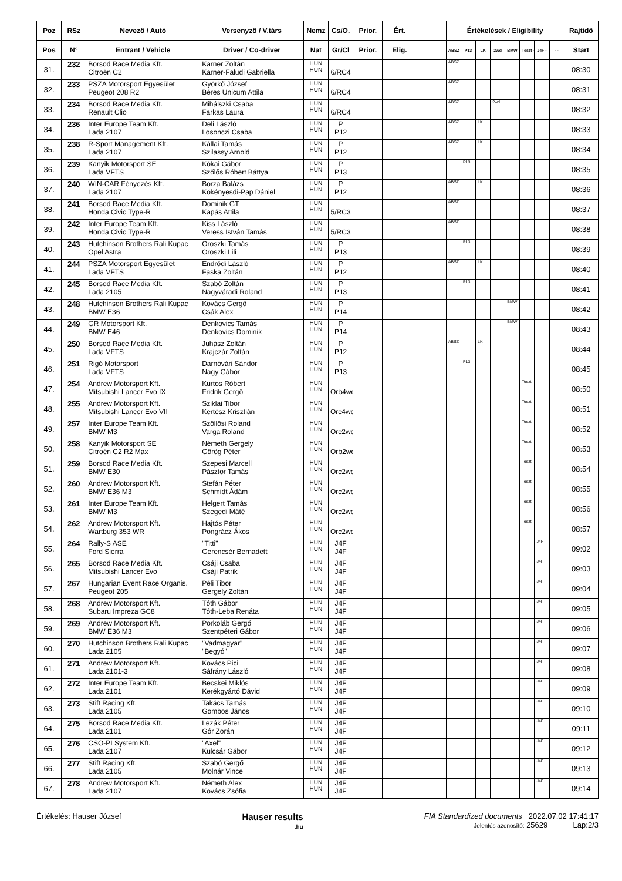| Poz | RSz | Nevező / Autó | Versenyző / V.társ | Nemz | Cs/O. | Prior. | Ért. | | Értékelések / Eligibility | | | | | | | | Rajtidő |
| --- | --- | --- | --- | --- | --- | --- | --- | --- | --- | --- | --- | --- | --- | --- | --- | --- | --- |
| Pos | N° | Entrant / Vehicle | Driver / Co-driver | Nat | Gr/Cl | Prior. | Elig. | | ABSZ | P13 | LK | 2wd | BMW - | Teszt - | J4F - | - - | Start |
| 31. | 232 | Borsod Race Media Kft. Citroën C2 | Karner Zoltán Karner-Faludi Gabriella | HUN HUN | 6/RC4 | | | | ABSZ | | | | | | | | 08:30 |
| 32. | 233 | PSZA Motorsport Egyesület Peugeot 208 R2 | Györkő József Béres Unicum Attila | HUN HUN | 6/RC4 | | | | ABSZ | | | | | | | | 08:31 |
| 33. | 234 | Borsod Race Media Kft. Renault Clio | Mihálszki Csaba Farkas Laura | HUN HUN | 6/RC4 | | | | ABSZ | | | 2wd | | | | | 08:32 |
| 34. | 236 | Inter Europe Team Kft. Lada 2107 | Deli László Losonczi Csaba | HUN HUN | P P12 | | | | ABSZ | | LK | | | | | | 08:33 |
| 35. | 238 | R-Sport Management Kft. Lada 2107 | Kállai Tamás Szilassy Arnold | HUN HUN | P P12 | | | | ABSZ | | LK | | | | | | 08:34 |
| 36. | 239 | Kanyik Motorsport SE Lada VFTS | Kókai Gábor Szőlős Róbert Báttya | HUN HUN | P P13 | | | | | P13 | | | | | | | 08:35 |
| 37. | 240 | WIN-CAR Fényezés Kft. Lada 2107 | Borza Balázs Kökényesdi-Pap Dániel | HUN HUN | P P12 | | | | ABSZ | | LK | | | | | | 08:36 |
| 38. | 241 | Borsod Race Media Kft. Honda Civic Type-R | Dominik GT Kapás Attila | HUN HUN | 5/RC3 | | | | ABSZ | | | | | | | | 08:37 |
| 39. | 242 | Inter Europe Team Kft. Honda Civic Type-R | Kiss László Veress István Tamás | HUN HUN | 5/RC3 | | | | ABSZ | | | | | | | | 08:38 |
| 40. | 243 | Hutchinson Brothers Rali Kupac Opel Astra | Oroszki Tamás Oroszki Lili | HUN HUN | P P13 | | | | | P13 | | | | | | | 08:39 |
| 41. | 244 | PSZA Motorsport Egyesület Lada VFTS | Endrődi László Faska Zoltán | HUN HUN | P P12 | | | | ABSZ | | LK | | | | | | 08:40 |
| 42. | 245 | Borsod Race Media Kft. Lada 2105 | Szabó Zoltán Nagyváradi Roland | HUN HUN | P P13 | | | | | P13 | | | | | | | 08:41 |
| 43. | 248 | Hutchinson Brothers Rali Kupac BMW E36 | Kovács Gergő Csák Alex | HUN HUN | P P14 | | | | | | | | BMW | | | | 08:42 |
| 44. | 249 | GR Motorsport Kft. BMW E46 | Denkovics Tamás Denkovics Dominik | HUN HUN | P P14 | | | | | | | | BMW | | | | 08:43 |
| 45. | 250 | Borsod Race Media Kft. Lada VFTS | Juhász Zoltán Krajczár Zoltán | HUN HUN | P P12 | | | | ABSZ | | LK | | | | | | 08:44 |
| 46. | 251 | Rigó Motorsport Lada VFTS | Darnóvári Sándor Nagy Gábor | HUN HUN | P P13 | | | | | P13 | | | | | | | 08:45 |
| 47. | 254 | Andrew Motorsport Kft. Mitsubishi Lancer Evo IX | Kurtos Róbert Fridrik Gergő | HUN HUN | Orb4wd | | | | | | | | | Teszt | | | 08:50 |
| 48. | 255 | Andrew Motorsport Kft. Mitsubishi Lancer Evo VII | Sziklai Tibor Kertész Krisztián | HUN HUN | Orc4wd | | | | | | | | | Teszt | | | 08:51 |
| 49. | 257 | Inter Europe Team Kft. BMW M3 | Szöllősi Roland Varga Roland | HUN HUN | Orc2wd | | | | | | | | | Teszt | | | 08:52 |
| 50. | 258 | Kanyik Motorsport SE Citroën C2 R2 Max | Németh Gergely Görög Péter | HUN HUN | Orb2wd | | | | | | | | | Teszt | | | 08:53 |
| 51. | 259 | Borsod Race Media Kft. BMW E30 | Szepesi Marcell Pásztor Tamás | HUN HUN | Orc2wd | | | | | | | | | Teszt | | | 08:54 |
| 52. | 260 | Andrew Motorsport Kft. BMW E36 M3 | Stefán Péter Schmidt Ádám | HUN HUN | Orc2wd | | | | | | | | | Teszt | | | 08:55 |
| 53. | 261 | Inter Europe Team Kft. BMW M3 | Helgert Tamás Szegedi Máté | HUN HUN | Orc2wd | | | | | | | | | Teszt | | | 08:56 |
| 54. | 262 | Andrew Motorsport Kft. Wartburg 353 WR | Hajtós Péter Pongrácz Ákos | HUN HUN | Orc2wd | | | | | | | | | Teszt | | | 08:57 |
| 55. | 264 | Rally-S ASE Ford Sierra | "Titti" Gerencsér Bernadett | HUN HUN | J4F J4F | | | | | | | | | | J4F | | 09:02 |
| 56. | 265 | Borsod Race Media Kft. Mitsubishi Lancer Evo | Csáji Csaba Csáji Patrik | HUN HUN | J4F J4F | | | | | | | | | | J4F | | 09:03 |
| 57. | 267 | Hungarian Event Race Organis. Peugeot 205 | Péli Tibor Gergely Zoltán | HUN HUN | J4F J4F | | | | | | | | | | J4F | | 09:04 |
| 58. | 268 | Andrew Motorsport Kft. Subaru Impreza GC8 | Tóth Gábor Tóth-Leba Renáta | HUN HUN | J4F J4F | | | | | | | | | | J4F | | 09:05 |
| 59. | 269 | Andrew Motorsport Kft. BMW E36 M3 | Porkoláb Gergő Szentpéteri Gábor | HUN HUN | J4F J4F | | | | | | | | | | J4F | | 09:06 |
| 60. | 270 | Hutchinson Brothers Rali Kupac Lada 2105 | "Vadmagyar" "Begyó" | HUN HUN | J4F J4F | | | | | | | | | | J4F | | 09:07 |
| 61. | 271 | Andrew Motorsport Kft. Lada 2101-3 | Kovács Pici Sáfrány László | HUN HUN | J4F J4F | | | | | | | | | | J4F | | 09:08 |
| 62. | 272 | Inter Europe Team Kft. Lada 2101 | Becskei Miklós Kerékgyártó Dávid | HUN HUN | J4F J4F | | | | | | | | | | J4F | | 09:09 |
| 63. | 273 | Stift Racing Kft. Lada 2105 | Takács Tamás Gombos János | HUN HUN | J4F J4F | | | | | | | | | | J4F | | 09:10 |
| 64. | 275 | Borsod Race Media Kft. Lada 2101 | Lezák Péter Gór Zorán | HUN HUN | J4F J4F | | | | | | | | | | J4F | | 09:11 |
| 65. | 276 | CSO-PI System Kft. Lada 2107 | "Axel" Kulcsár Gábor | HUN HUN | J4F J4F | | | | | | | | | | J4F | | 09:12 |
| 66. | 277 | Stift Racing Kft. Lada 2105 | Szabó Gergő Molnár Vince | HUN HUN | J4F J4F | | | | | | | | | | J4F | | 09:13 |
| 67. | 278 | Andrew Motorsport Kft. Lada 2107 | Németh Alex Kovács Zsófia | HUN HUN | J4F J4F | | | | | | | | | | J4F | | 09:14 |
Értékelés: Hauser József
Hauser results
.hu
FIA Standardized documents 2022.07.02 17:41:17
Jelentés azonosító: 25629 Lap:2/3